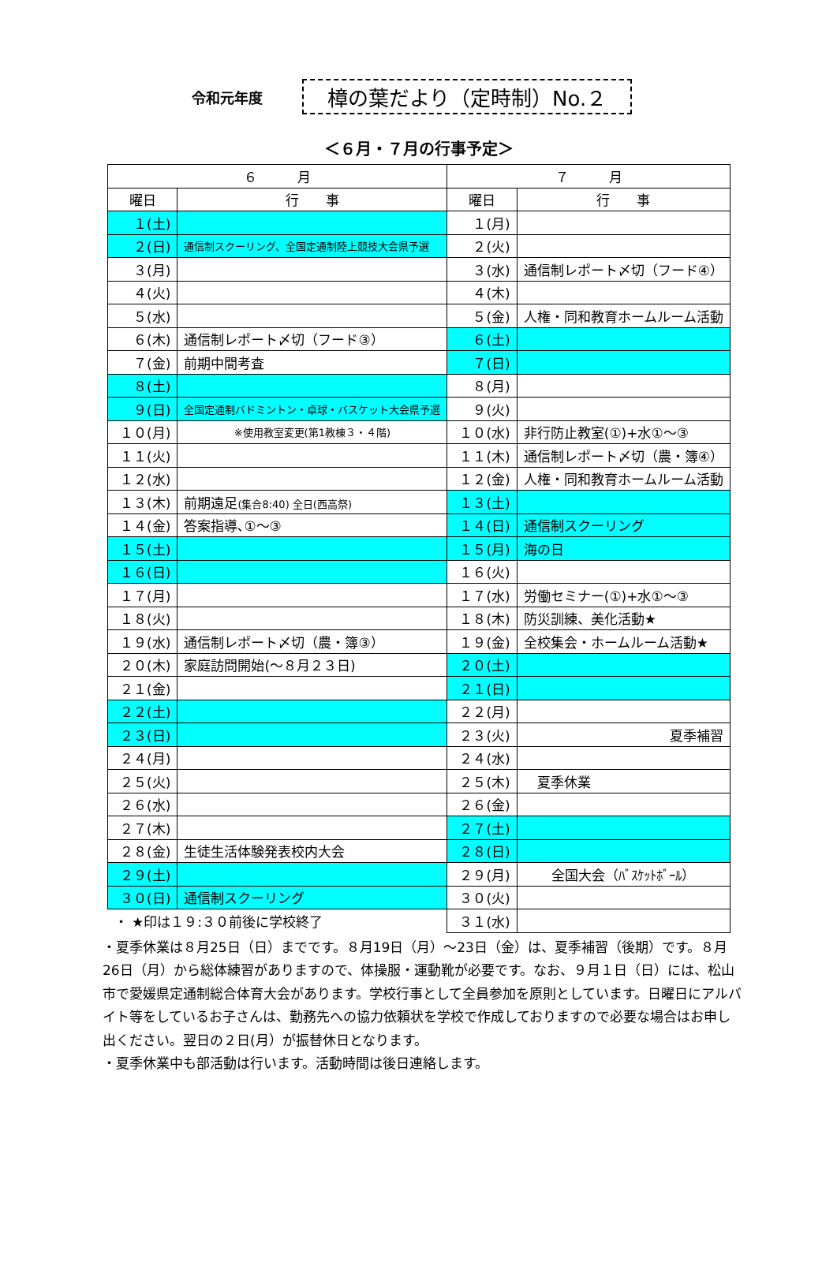令和元年度
樟の葉だより（定時制）No.２
＜６月・７月の行事予定＞
| ６ 月 | | ７ 月 | |
| --- | --- | --- | --- |
| 曜日 | 行 事 | 曜日 | 行 事 |
| １(土) | | １(月) | |
| ２(日) | 通信制スクーリング、全国定通制陸上競技大会県予選 | ２(火) | |
| ３(月) | | ３(水) | 通信制レポート〆切（フード④） |
| ４(火) | | ４(木) | |
| ５(水) | | ５(金) | 人権・同和教育ホームルーム活動 |
| ６(木) | 通信制レポート〆切（フード③） | ６(土) | |
| ７(金) | 前期中間考査 | ７(日) | |
| ８(土) | | ８(月) | |
| ９(日) | 全国定通制バドミントン・卓球・バスケット大会県予選 | ９(火) | |
| １０(月) | ※使用教室変更(第1教棟３・４階) | １０(水) | 非行防止教室(①)+水①～③ |
| １１(火) | | １１(木) | 通信制レポート〆切（農・簿④） |
| １２(水) | | １２(金) | 人権・同和教育ホームルーム活動 |
| １３(木) | 前期遠足 (集合8:40) 全日(西高祭) | １３(土) | |
| １４(金) | 答案指導､①～③ | １４(日) | 通信制スクーリング |
| １５(土) | | １５(月) | 海の日 |
| １６(日) | | １６(火) | |
| １７(月) | | １７(水) | 労働セミナー(①)+水①～③ |
| １８(火) | | １８(木) | 防災訓練、美化活動★ |
| １９(水) | 通信制レポート〆切（農・簿③） | １９(金) | 全校集会・ホームルーム活動★ |
| ２０(木) | 家庭訪問開始(～８月２３日) | ２０(土) | |
| ２１(金) | | ２１(日) | |
| ２２(土) | | ２２(月) | |
| ２３(日) | | ２３(火) | 夏季補習 |
| ２４(月) | | ２４(水) | |
| ２５(火) | | ２５(木) | 夏季休業 |
| ２６(水) | | ２６(金) | |
| ２７(木) | | ２７(土) | |
| ２８(金) | 生徒生活体験発表校内大会 | ２８(日) | |
| ２９(土) | | ２９(月) | 全国大会（ﾊﾞｽｹｯﾄﾎﾞｰﾙ） |
| ３０(日) | 通信制スクーリング | ３０(火) | |
| ・ ★印は１９:３０前後に学校終了 | | ３１(水) | |
・夏季休業は８月25日（日）までです。８月19日（月）～23日（金）は、夏季補習（後期）です。８月26日（月）から総体練習がありますので、体操服・運動靴が必要です。なお、９月１日（日）には、松山市で愛媛県定通制総合体育大会があります。学校行事として全員参加を原則としています。日曜日にアルバイト等をしているお子さんは、勤務先への協力依頼状を学校で作成しておりますので必要な場合はお申し出ください。翌日の２日(月）が振替休日となります。
・夏季休業中も部活動は行います。活動時間は後日連絡します。